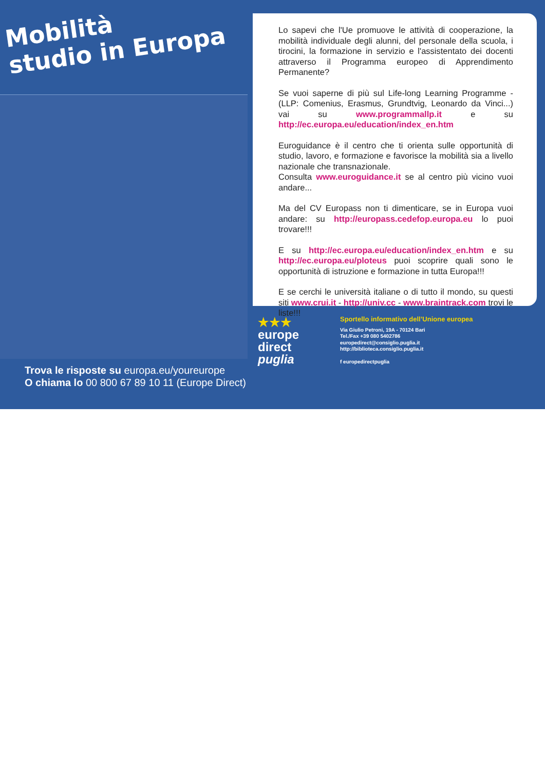Mobilità
studio in Europa
Trova le risposte su europa.eu/youreurope
O chiama lo 00 800 67 89 10 11 (Europe Direct)
Lo sapevi che l'Ue promuove le attività di cooperazione, la mobilità individuale degli alunni, del personale della scuola, i tirocini, la formazione in servizio e l'assistentato dei docenti attraverso il Programma europeo di Apprendimento Permanente?
Se vuoi saperne di più sul Life-long Learning Programme - (LLP: Comenius, Erasmus, Grundtvig, Leonardo da Vinci...) vai su www.programmallp.it e su http://ec.europa.eu/education/index_en.htm
Euroguidance è il centro che ti orienta sulle opportunità di studio, lavoro, e formazione e favorisce la mobilità sia a livello nazionale che transnazionale.
Consulta www.euroguidance.it se al centro più vicino vuoi andare...
Ma del CV Europass non ti dimenticare, se in Europa vuoi andare: su http://europass.cedefop.europa.eu lo puoi trovare!!!
E su http://ec.europa.eu/education/index_en.htm e su http://ec.europa.eu/ploteus puoi scoprire quali sono le opportunità di istruzione e formazione in tutta Europa!!!
E se cerchi le università italiane o di tutto il mondo, su questi siti www.crui.it - http://univ.cc - www.braintrack.com trovi le liste!!!
★★★
europe
direct
puglia
Sportello informativo dell’Unione europea
Via Giulio Petroni, 19A - 70124 Bari
Tel./Fax +39 080 5402786
europedirect@consiglio.puglia.it
http://biblioteca.consiglio.puglia.it
f europedirectpuglia